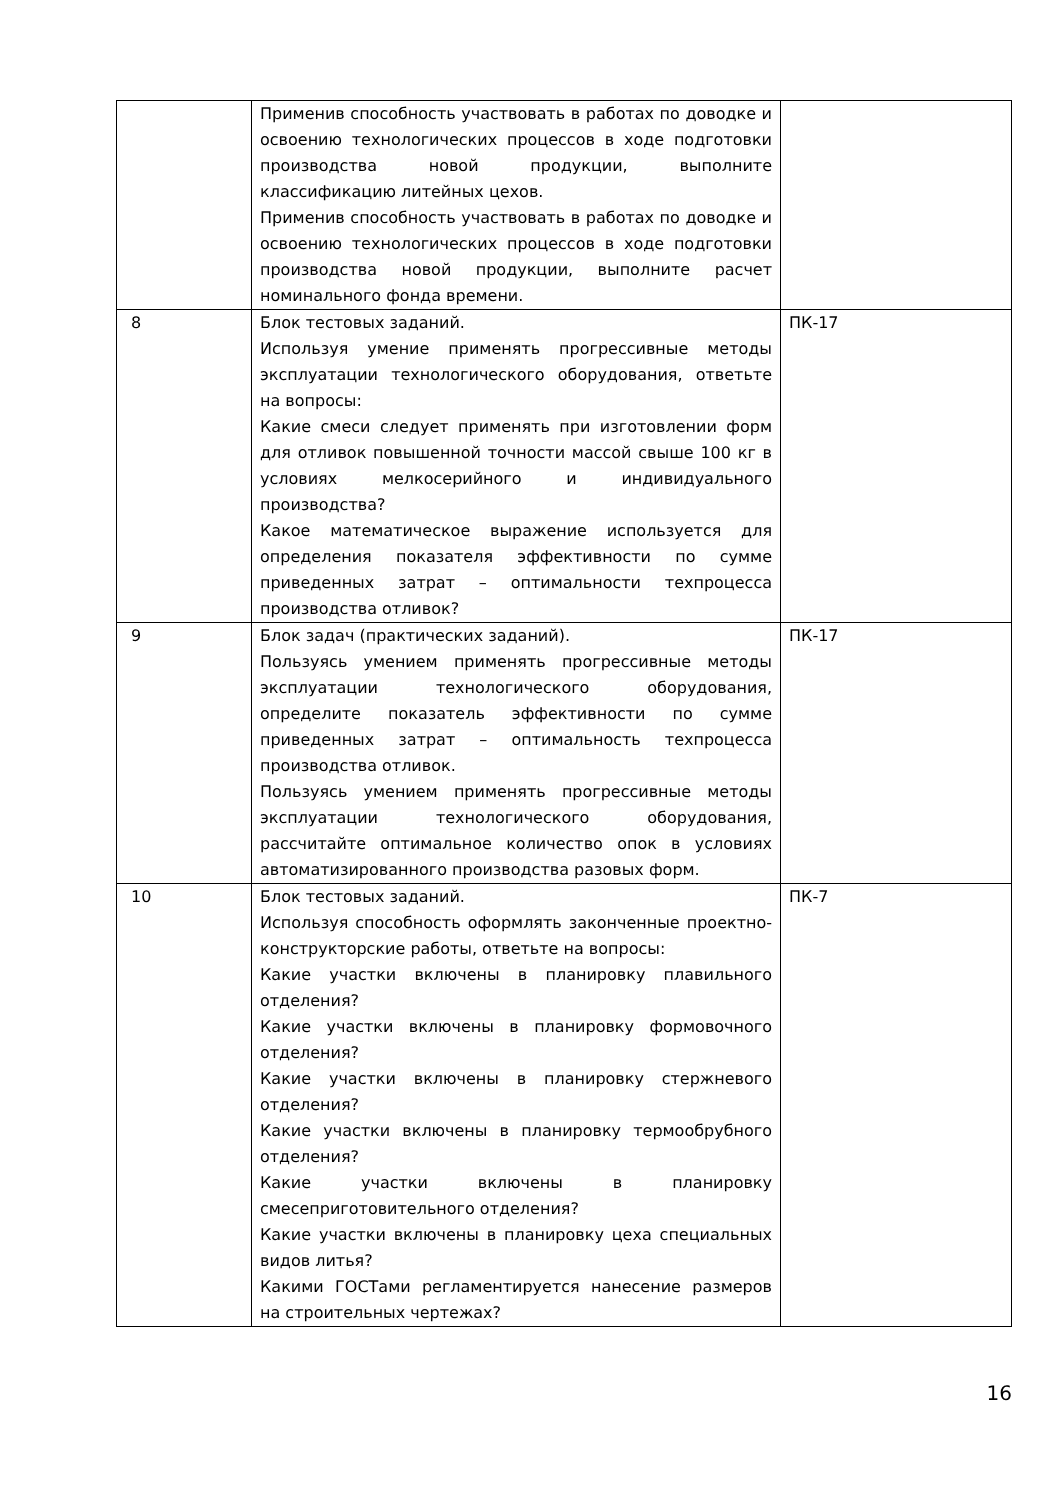| | Применив способность участвовать в работах по доводке и освоению технологических процессов в ходе подготовки производства новой продукции, выполните классификацию литейных цехов. Применив способность участвовать в работах по доводке и освоению технологических процессов в ходе подготовки производства новой продукции, выполните расчет номинального фонда времени. | |
| 8 | Блок тестовых заданий. Используя умение применять прогрессивные методы эксплуатации технологического оборудования, ответьте на вопросы: Какие смеси следует применять при изготовлении форм для отливок повышенной точности массой свыше 100 кг в условиях мелкосерийного и индивидуального производства? Какое математическое выражение используется для определения показателя эффективности по сумме приведенных затрат – оптимальности техпроцесса производства отливок? | ПК-17 |
| 9 | Блок задач (практических заданий). Пользуясь умением применять прогрессивные методы эксплуатации технологического оборудования, определите показатель эффективности по сумме приведенных затрат – оптимальность техпроцесса производства отливок. Пользуясь умением применять прогрессивные методы эксплуатации технологического оборудования, рассчитайте оптимальное количество опок в условиях автоматизированного производства разовых форм. | ПК-17 |
| 10 | Блок тестовых заданий. Используя способность оформлять законченные проектно-конструкторские работы, ответьте на вопросы: Какие участки включены в планировку плавильного отделения? Какие участки включены в планировку формовочного отделения? Какие участки включены в планировку стержневого отделения? Какие участки включены в планировку термообрубного отделения? Какие участки включены в планировку смесеприготовительного отделения? Какие участки включены в планировку цеха специальных видов литья? Какими ГОСТами регламентируется нанесение размеров на строительных чертежах? | ПК-7 |
16